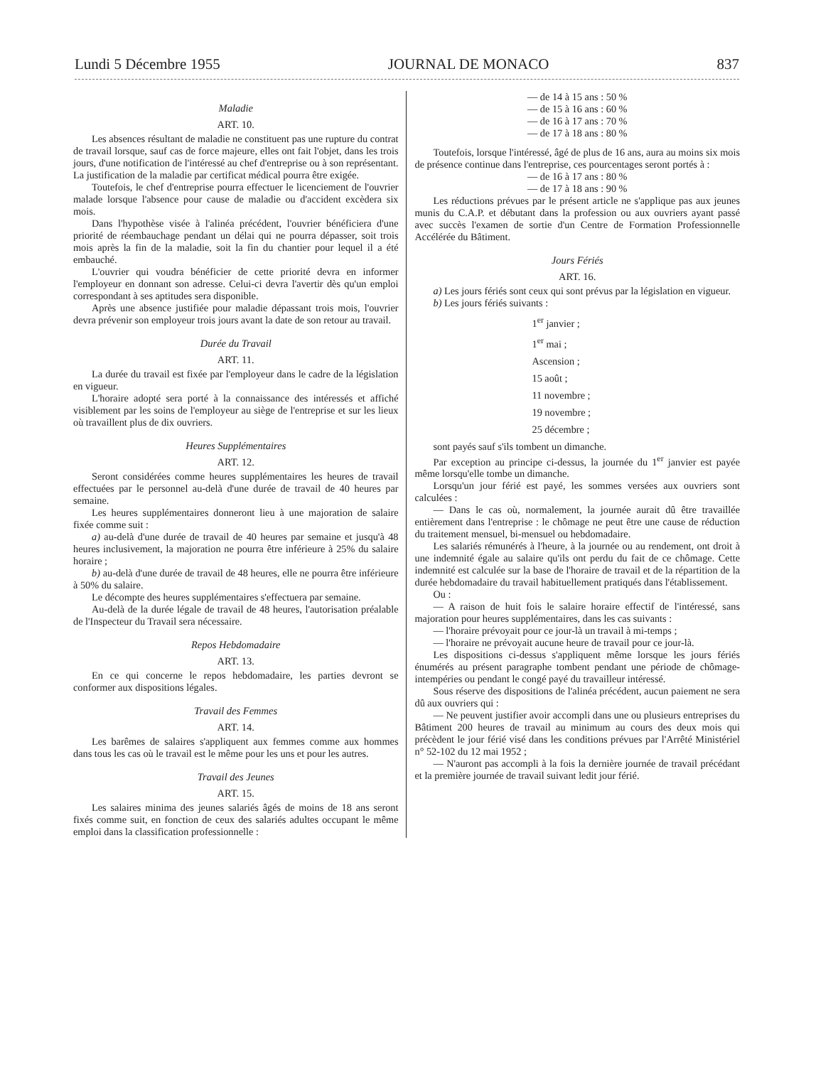Lundi 5 Décembre 1955 JOURNAL DE MONACO 837
Maladie
ART. 10.
Les absences résultant de maladie ne constituent pas une rupture du contrat de travail lorsque, sauf cas de force majeure, elles ont fait l'objet, dans les trois jours, d'une notification de l'intéressé au chef d'entreprise ou à son représentant. La justification de la maladie par certificat médical pourra être exigée.
Toutefois, le chef d'entreprise pourra effectuer le licenciement de l'ouvrier malade lorsque l'absence pour cause de maladie ou d'accident excèdera six mois.
Dans l'hypothèse visée à l'alinéa précédent, l'ouvrier bénéficiera d'une priorité de réembauchage pendant un délai qui ne pourra dépasser, soit trois mois après la fin de la maladie, soit la fin du chantier pour lequel il a été embauché.
L'ouvrier qui voudra bénéficier de cette priorité devra en informer l'employeur en donnant son adresse. Celui-ci devra l'avertir dès qu'un emploi correspondant à ses aptitudes sera disponible.
Après une absence justifiée pour maladie dépassant trois mois, l'ouvrier devra prévenir son employeur trois jours avant la date de son retour au travail.
Durée du Travail
ART. 11.
La durée du travail est fixée par l'employeur dans le cadre de la législation en vigueur.
L'horaire adopté sera porté à la connaissance des intéressés et affiché visiblement par les soins de l'employeur au siège de l'entreprise et sur les lieux où travaillent plus de dix ouvriers.
Heures Supplémentaires
ART. 12.
Seront considérées comme heures supplémentaires les heures de travail effectuées par le personnel au-delà d'une durée de travail de 40 heures par semaine.
Les heures supplémentaires donneront lieu à une majoration de salaire fixée comme suit :
a) au-delà d'une durée de travail de 40 heures par semaine et jusqu'à 48 heures inclusivement, la majoration ne pourra être inférieure à 25% du salaire horaire ;
b) au-delà d'une durée de travail de 48 heures, elle ne pourra être inférieure à 50% du salaire.
Le décompte des heures supplémentaires s'effectuera par semaine.
Au-delà de la durée légale de travail de 48 heures, l'autorisation préalable de l'Inspecteur du Travail sera nécessaire.
Repos Hebdomadaire
ART. 13.
En ce qui concerne le repos hebdomadaire, les parties devront se conformer aux dispositions légales.
Travail des Femmes
ART. 14.
Les barêmes de salaires s'appliquent aux femmes comme aux hommes dans tous les cas où le travail est le même pour les uns et pour les autres.
Travail des Jeunes
ART. 15.
Les salaires minima des jeunes salariés âgés de moins de 18 ans seront fixés comme suit, en fonction de ceux des salariés adultes occupant le même emploi dans la classification professionnelle :
— de 14 à 15 ans : 50 %
— de 15 à 16 ans : 60 %
— de 16 à 17 ans : 70 %
— de 17 à 18 ans : 80 %
Toutefois, lorsque l'intéressé, âgé de plus de 16 ans, aura au moins six mois de présence continue dans l'entreprise, ces pourcentages seront portés à :
— de 16 à 17 ans : 80 %
— de 17 à 18 ans : 90 %
Les réductions prévues par le présent article ne s'applique pas aux jeunes munis du C.A.P. et débutant dans la profession ou aux ouvriers ayant passé avec succès l'examen de sortie d'un Centre de Formation Professionnelle Accélérée du Bâtiment.
Jours Fériés
ART. 16.
a) Les jours fériés sont ceux qui sont prévus par la législation en vigueur.
b) Les jours fériés suivants :
1<sup>er</sup> janvier ;
1<sup>er</sup> mai ;
Ascension ;
15 août ;
11 novembre ;
19 novembre ;
25 décembre ;
sont payés sauf s'ils tombent un dimanche.
Par exception au principe ci-dessus, la journée du 1<sup>er</sup> janvier est payée même lorsqu'elle tombe un dimanche.
Lorsqu'un jour férié est payé, les sommes versées aux ouvriers sont calculées :
— Dans le cas où, normalement, la journée aurait dû être travaillée entièrement dans l'entreprise : le chômage ne peut être une cause de réduction du traitement mensuel, bi-mensuel ou hebdomadaire.
Les salariés rémunérés à l'heure, à la journée ou au rendement, ont droit à une indemnité égale au salaire qu'ils ont perdu du fait de ce chômage. Cette indemnité est calculée sur la base de l'horaire de travail et de la répartition de la durée hebdomadaire du travail habituellement pratiqués dans l'établissement.
Ou :
— A raison de huit fois le salaire horaire effectif de l'intéressé, sans majoration pour heures supplémentaires, dans les cas suivants :
— l'horaire prévoyait pour ce jour-là un travail à mi-temps ;
— l'horaire ne prévoyait aucune heure de travail pour ce jour-là.
Les dispositions ci-dessus s'appliquent même lorsque les jours fériés énumérés au présent paragraphe tombent pendant une période de chômage-intempéries ou pendant le congé payé du travailleur intéressé.
Sous réserve des dispositions de l'alinéa précédent, aucun paiement ne sera dû aux ouvriers qui :
— Ne peuvent justifier avoir accompli dans une ou plusieurs entreprises du Bâtiment 200 heures de travail au minimum au cours des deux mois qui précèdent le jour férié visé dans les conditions prévues par l'Arrêté Ministériel n° 52-102 du 12 mai 1952 ;
— N'auront pas accompli à la fois la dernière journée de travail précédant et la première journée de travail suivant ledit jour férié.